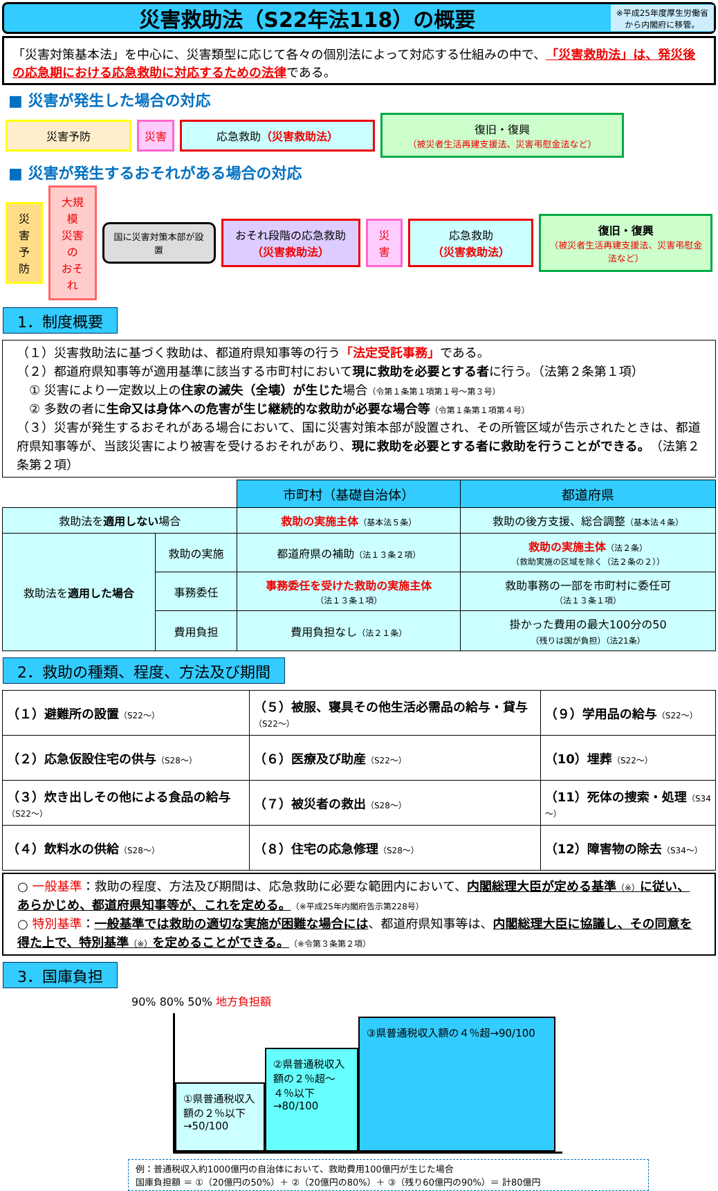災害救助法（S22年法118）の概要
※平成25年度厚生労働省
から内閣府に移管。
「災害対策基本法」を中心に、災害類型に応じて各々の個別法によって対応する仕組みの中で、「災害救助法」は、発災後の応急期における応急救助に対応するための法律である。
■ 災害が発生した場合の対応
災害予防 災害 応急救助（災害救助法）
復旧・復興
（被災者生活再建支援法、災害弔慰金法など）
■ 災害が発生するおそれがある場合の対応
災害
予防
大規模
災害の
おそれ
国に災害対策本部が設置
おそれ段階の応急救助
（災害救助法）
災害
応急救助
（災害救助法）
復旧・復興
（被災者生活再建支援法、災害弔慰金法など）
1．制度概要
（１）災害救助法に基づく救助は、都道府県知事等の行う「法定受託事務」である。
（２）都道府県知事等が適用基準に該当する市町村において現に救助を必要とする者に行う。（法第２条第１項）
　① 災害により一定数以上の住家の滅失（全壊）が生じた場合（令第１条第１項第１号～第３号）
　② 多数の者に生命又は身体への危害が生じ継続的な救助が必要な場合等（令第１条第１項第４号）
（３）災害が発生するおそれがある場合において、国に災害対策本部が設置され、その所管区域が告示されたときは、都道府県知事等が、当該災害により被害を受けるおそれがあり、現に救助を必要とする者に救助を行うことができる。（法第２条第２項）
| | | 市町村（基礎自治体） | 都道府県 |
| --- | --- | --- | --- |
| 救助法を 適用しない 場合 | | 救助の実施主体 （基本法５条） | 救助の後方支援、総合調整 （基本法４条） |
| 救助法を 適用した場合 | 救助の実施 | 都道府県の補助 （法１３条２項） | 救助の実施主体 （法２条） （救助実施の区域を除く（法２条の２）） |
| | 事務委任 | 事務委任を受けた救助の実施主体 （法１３条１項） | 救助事務の一部を市町村に委任可 （法１３条１項） |
| | 費用負担 | 費用負担なし （法２１条） | 掛かった費用の最大100分の50 （残りは国が負担）（法21条） |
2．救助の種類、程度、方法及び期間
| （１）避難所の設置 （S22～） | （５）被服、寝具その他生活必需品の給与・貸与 （S22～） | （９）学用品の給与 （S22～） |
| （２）応急仮設住宅の供与 （S28～） | （６）医療及び助産 （S22～） | （10）埋葬 （S22～） |
| （３）炊き出しその他による食品の給与 （S22～） | （７）被災者の救出 （S28～） | （11）死体の捜索・処理 （S34～） |
| （４）飲料水の供給 （S28～） | （８）住宅の応急修理 （S28～） | （12）障害物の除去 （S34～） |
○ 一般基準：救助の程度、方法及び期間は、応急救助に必要な範囲内において、内閣総理大臣が定める基準（※）に従い、あらかじめ、都道府県知事等が、これを定める。（※平成25年内閣府告示第228号）
○ 特別基準：一般基準では救助の適切な実施が困難な場合には、都道府県知事等は、内閣総理大臣に協議し、その同意を得た上で、特別基準（※）を定めることができる。（※令第３条第２項）
3．国庫負担
90% 80% 50% 地方負担額
①県普通税収入額の２％以下→50/100
②県普通税収入額の２％超～４％以下→80/100
③県普通税収入額の４％超→90/100
例：普通税収入約1000億円の自治体において、救助費用100億円が生じた場合
国庫負担額 ＝ ①（20億円の50%）＋ ②（20億円の80%）＋ ③（残り60億円の90%）＝ 計80億円